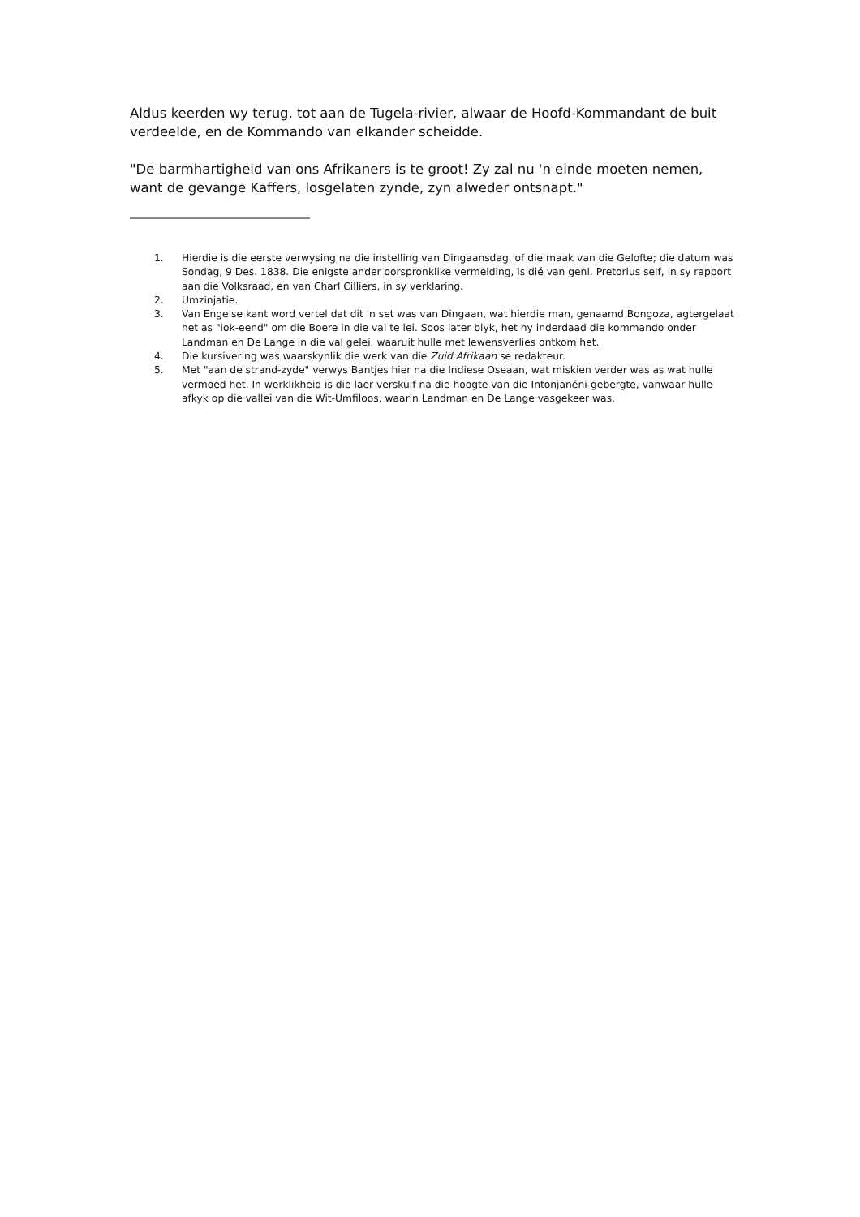Aldus keerden wy terug, tot aan de Tugela-rivier, alwaar de Hoofd-Kommandant de buit verdeelde, en de Kommando van elkander scheidde.
"De barmhartigheid van ons Afrikaners is te groot! Zy zal nu 'n einde moeten nemen, want de gevange Kaffers, losgelaten zynde, zyn alweder ontsnapt."
1. Hierdie is die eerste verwysing na die instelling van Dingaansdag, of die maak van die Gelofte; die datum was Sondag, 9 Des. 1838. Die enigste ander oorspronklike vermelding, is dié van genl. Pretorius self, in sy rapport aan die Volksraad, en van Charl Cilliers, in sy verklaring.
2. Umzinjatie.
3. Van Engelse kant word vertel dat dit 'n set was van Dingaan, wat hierdie man, genaamd Bongoza, agtergelaat het as "lok-eend" om die Boere in die val te lei. Soos later blyk, het hy inderdaad die kommando onder Landman en De Lange in die val gelei, waaruit hulle met lewensverlies ontkom het.
4. Die kursivering was waarskynlik die werk van die Zuid Afrikaan se redakteur.
5. Met "aan de strand-zyde" verwys Bantjes hier na die Indiese Oseaan, wat miskien verder was as wat hulle vermoed het. In werklikheid is die laer verskuif na die hoogte van die Intonjanéni-gebergte, vanwaar hulle afkyk op die vallei van die Wit-Umfiloos, waarin Landman en De Lange vasgekeer was.